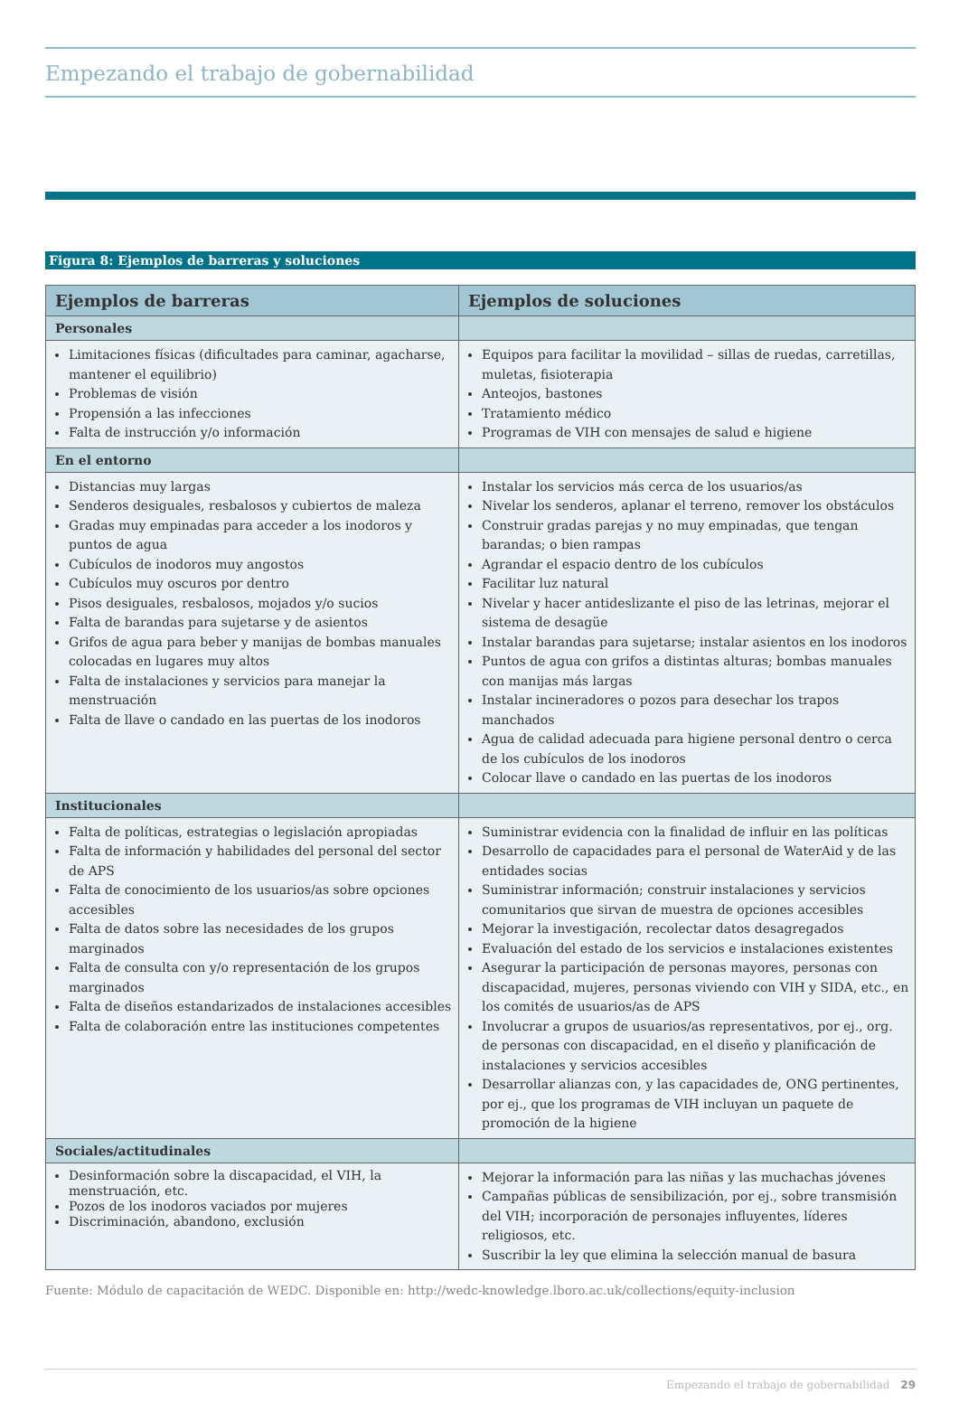Empezando el trabajo de gobernabilidad
Figura 8: Ejemplos de barreras y soluciones
| Ejemplos de barreras | Ejemplos de soluciones |
| --- | --- |
| Personales | |
| Limitaciones físicas (dificultades para caminar, agacharse, mantener el equilibrio) Problemas de visión Propensión a las infecciones Falta de instrucción y/o información | Equipos para facilitar la movilidad – sillas de ruedas, carretillas, muletas, fisioterapia Anteojos, bastones Tratamiento médico Programas de VIH con mensajes de salud e higiene |
| En el entorno | |
| Distancias muy largas Senderos desiguales, resbalosos y cubiertos de maleza Gradas muy empinadas para acceder a los inodoros y puntos de agua Cubículos de inodoros muy angostos Cubículos muy oscuros por dentro Pisos desiguales, resbalosos, mojados y/o sucios Falta de barandas para sujetarse y de asientos Grifos de agua para beber y manijas de bombas manuales colocadas en lugares muy altos Falta de instalaciones y servicios para manejar la menstruación Falta de llave o candado en las puertas de los inodoros | Instalar los servicios más cerca de los usuarios/as Nivelar los senderos, aplanar el terreno, remover los obstáculos Construir gradas parejas y no muy empinadas, que tengan barandas; o bien rampas Agrandar el espacio dentro de los cubículos Facilitar luz natural Nivelar y hacer antideslizante el piso de las letrinas, mejorar el sistema de desagüe Instalar barandas para sujetarse; instalar asientos en los inodoros Puntos de agua con grifos a distintas alturas; bombas manuales con manijas más largas Instalar incineradores o pozos para desechar los trapos manchados Agua de calidad adecuada para higiene personal dentro o cerca de los cubículos de los inodoros Colocar llave o candado en las puertas de los inodoros |
| Institucionales | |
| Falta de políticas, estrategias o legislación apropiadas Falta de información y habilidades del personal del sector de APS Falta de conocimiento de los usuarios/as sobre opciones accesibles Falta de datos sobre las necesidades de los grupos marginados Falta de consulta con y/o representación de los grupos marginados Falta de diseños estandarizados de instalaciones accesibles Falta de colaboración entre las instituciones competentes | Suministrar evidencia con la finalidad de influir en las políticas Desarrollo de capacidades para el personal de WaterAid y de las entidades socias Suministrar información; construir instalaciones y servicios comunitarios que sirvan de muestra de opciones accesibles Mejorar la investigación, recolectar datos desagregados Evaluación del estado de los servicios e instalaciones existentes Asegurar la participación de personas mayores, personas con discapacidad, mujeres, personas viviendo con VIH y SIDA, etc., en los comités de usuarios/as de APS Involucrar a grupos de usuarios/as representativos, por ej., org. de personas con discapacidad, en el diseño y planificación de instalaciones y servicios accesibles Desarrollar alianzas con, y las capacidades de, ONG pertinentes, por ej., que los programas de VIH incluyan un paquete de promoción de la higiene |
| Sociales/actitudinales | |
| Desinformación sobre la discapacidad, el VIH, la menstruación, etc. Pozos de los inodoros vaciados por mujeres Discriminación, abandono, exclusión | Mejorar la información para las niñas y las muchachas jóvenes Campañas públicas de sensibilización, por ej., sobre transmisión del VIH; incorporación de personajes influyentes, líderes religiosos, etc. Suscribir la ley que elimina la selección manual de basura |
Fuente: Módulo de capacitación de WEDC. Disponible en: http://wedc-knowledge.lboro.ac.uk/collections/equity-inclusion
Empezando el trabajo de gobernabilidad 29